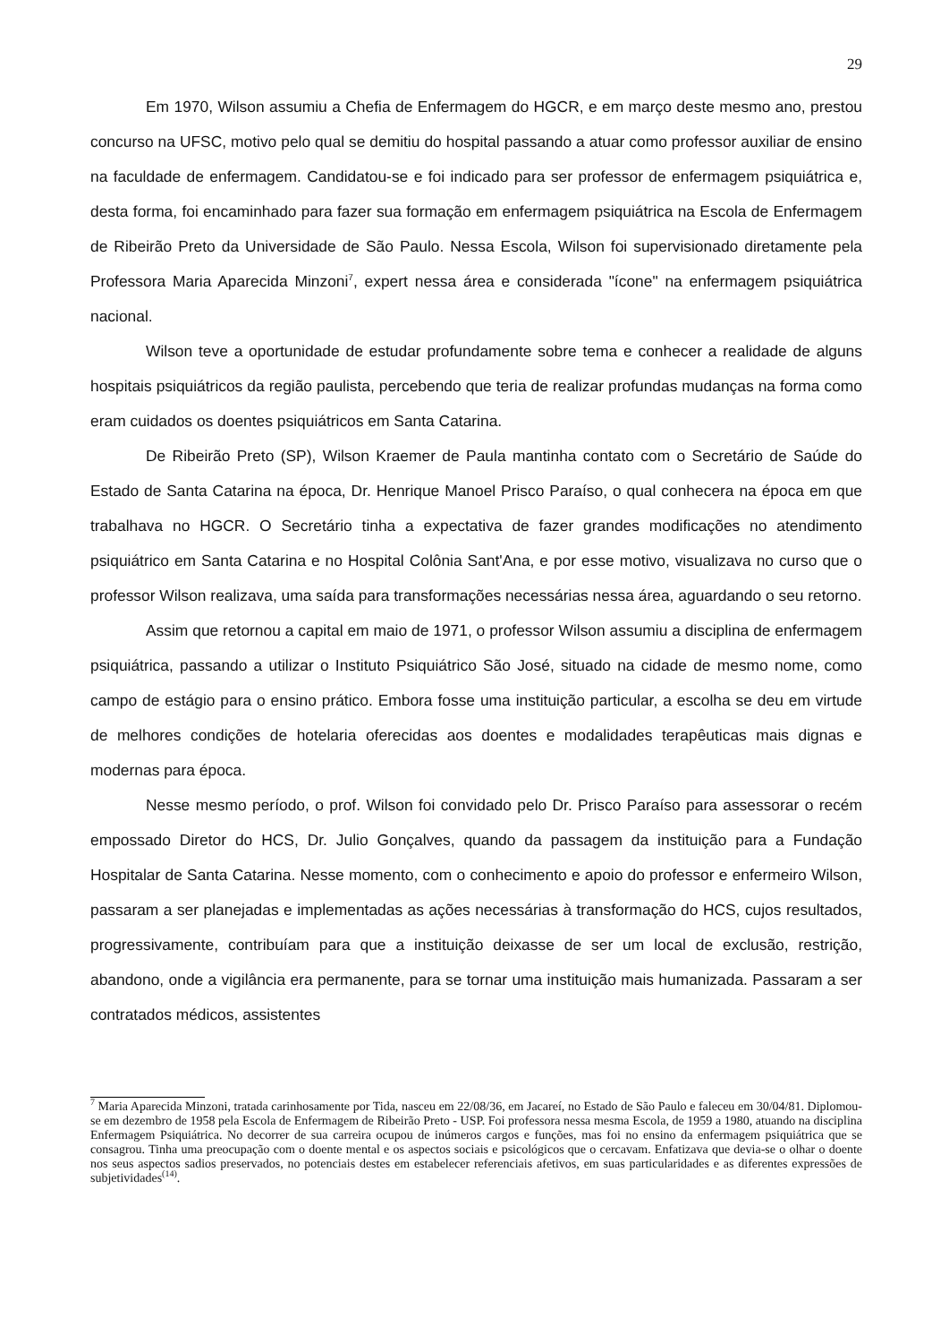29
Em 1970, Wilson assumiu a Chefia de Enfermagem do HGCR, e em março deste mesmo ano, prestou concurso na UFSC, motivo pelo qual se demitiu do hospital passando a atuar como professor auxiliar de ensino na faculdade de enfermagem. Candidatou-se e foi indicado para ser professor de enfermagem psiquiátrica e, desta forma, foi encaminhado para fazer sua formação em enfermagem psiquiátrica na Escola de Enfermagem de Ribeirão Preto da Universidade de São Paulo. Nessa Escola, Wilson foi supervisionado diretamente pela Professora Maria Aparecida Minzoni<sup>7</sup>, expert nessa área e considerada "ícone" na enfermagem psiquiátrica nacional.
Wilson teve a oportunidade de estudar profundamente sobre tema e conhecer a realidade de alguns hospitais psiquiátricos da região paulista, percebendo que teria de realizar profundas mudanças na forma como eram cuidados os doentes psiquiátricos em Santa Catarina.
De Ribeirão Preto (SP), Wilson Kraemer de Paula mantinha contato com o Secretário de Saúde do Estado de Santa Catarina na época, Dr. Henrique Manoel Prisco Paraíso, o qual conhecera na época em que trabalhava no HGCR. O Secretário tinha a expectativa de fazer grandes modificações no atendimento psiquiátrico em Santa Catarina e no Hospital Colônia Sant'Ana, e por esse motivo, visualizava no curso que o professor Wilson realizava, uma saída para transformações necessárias nessa área, aguardando o seu retorno.
Assim que retornou a capital em maio de 1971, o professor Wilson assumiu a disciplina de enfermagem psiquiátrica, passando a utilizar o Instituto Psiquiátrico São José, situado na cidade de mesmo nome, como campo de estágio para o ensino prático. Embora fosse uma instituição particular, a escolha se deu em virtude de melhores condições de hotelaria oferecidas aos doentes e modalidades terapêuticas mais dignas e modernas para época.
Nesse mesmo período, o prof. Wilson foi convidado pelo Dr. Prisco Paraíso para assessorar o recém empossado Diretor do HCS, Dr. Julio Gonçalves, quando da passagem da instituição para a Fundação Hospitalar de Santa Catarina. Nesse momento, com o conhecimento e apoio do professor e enfermeiro Wilson, passaram a ser planejadas e implementadas as ações necessárias à transformação do HCS, cujos resultados, progressivamente, contribuíam para que a instituição deixasse de ser um local de exclusão, restrição, abandono, onde a vigilância era permanente, para se tornar uma instituição mais humanizada. Passaram a ser contratados médicos, assistentes
<sup>7</sup> Maria Aparecida Minzoni, tratada carinhosamente por Tida, nasceu em 22/08/36, em Jacareí, no Estado de São Paulo e faleceu em 30/04/81. Diplomou-se em dezembro de 1958 pela Escola de Enfermagem de Ribeirão Preto - USP. Foi professora nessa mesma Escola, de 1959 a 1980, atuando na disciplina Enfermagem Psiquiátrica. No decorrer de sua carreira ocupou de inúmeros cargos e funções, mas foi no ensino da enfermagem psiquiátrica que se consagrou. Tinha uma preocupação com o doente mental e os aspectos sociais e psicológicos que o cercavam. Enfatizava que devia-se o olhar o doente nos seus aspectos sadios preservados, no potenciais destes em estabelecer referenciais afetivos, em suas particularidades e as diferentes expressões de subjetividades<sup>(14)</sup>.